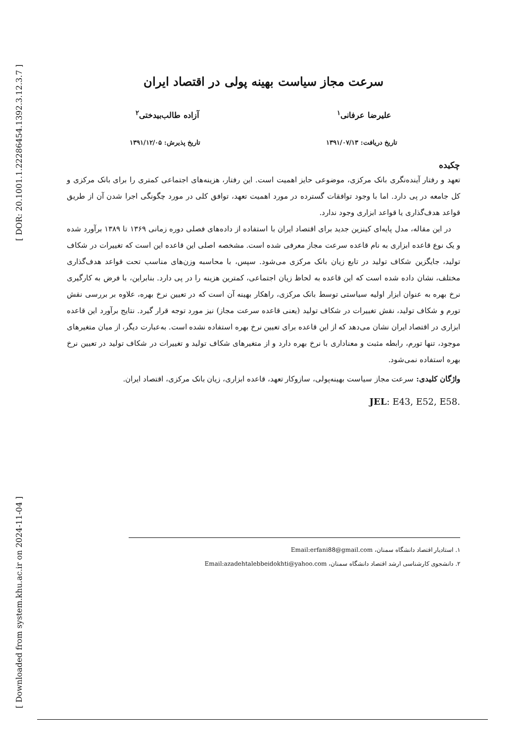[ DOR: 20.1001.1.22286454.1392.3.12.3.7 ]
[ Downloaded from system.khu.ac.ir on 2024-11-04 ]
سرعت مجاز سیاست بهینه پولی در اقتصاد ایران
علیرضا عرفانی<sup>۱</sup> آزاده طالب‌بیدختی<sup>۲</sup>
تاریخ دریافت: ۱۳۹۱/۰۷/۱۳ تاریخ پذیرش: ۱۳۹۱/۱۲/۰۵
چکیده
تعهد و رفتار آینده‌نگری بانک مرکزی، موضوعی حایز اهمیت است. این رفتار، هزینه‌های اجتماعی کمتری را برای بانک مرکزی و کل جامعه در پی دارد. اما با وجود توافقات گسترده در مورد اهمیت تعهد، توافق کلی در مورد چگونگی اجرا شدن آن از طریق قواعد هدف‌گذاری یا قواعد ابزاری وجود ندارد.
در این مقاله، مدل پایه‌ای کینزین جدید برای اقتصاد ایران با استفاده از داده‌های فصلی دوره زمانی ۱۳۶۹ تا ۱۳۸۹ برآورد شده و یک نوع قاعده ابزاری به نام قاعده سرعت مجاز معرفی شده است. مشخصه اصلی این قاعده این است که تغییرات در شکاف تولید، جایگزین شکاف تولید در تابع زیان بانک مرکزی می‌شود. سپس، با محاسبه وزن‌های مناسب تحت قواعد هدف‌گذاری مختلف، نشان داده شده است که این قاعده به لحاظ زیان اجتماعی، کمترین هزینه را در پی دارد. بنابراین، با فرض به کارگیری نرخ بهره به عنوان ابزار اولیه سیاستی توسط بانک مرکزی، راهکار بهینه آن است که در تعیین نرخ بهره، علاوه بر بررسی نقش تورم و شکاف تولید، نقش تغییرات در شکاف تولید (یعنی قاعده سرعت مجاز) نیز مورد توجه قرار گیرد. نتایج برآورد این قاعده ابزاری در اقتصاد ایران نشان می‌دهد که از این قاعده برای تعیین نرخ بهره استفاده نشده است. به‌عبارت دیگر، از میان متغیرهای موجود، تنها تورم، رابطه مثبت و معناداری با نرخ بهره دارد و از متغیرهای شکاف تولید و تغییرات در شکاف تولید در تعیین نرخ بهره استفاده نمی‌شود.
واژگان کلیدی: سرعت مجاز سیاست بهینه‌پولی، سازوکار تعهد، قاعده ابزاری، زیان بانک مرکزی، اقتصاد ایران.
JEL: E43, E52, E58.
۱. استادیار اقتصاد دانشگاه سمنان، Email:erfani88@gmail.com
۲. دانشجوی کارشناسی ارشد اقتصاد دانشگاه سمنان، Email:azadehtalebbeidokhti@yahoo.com